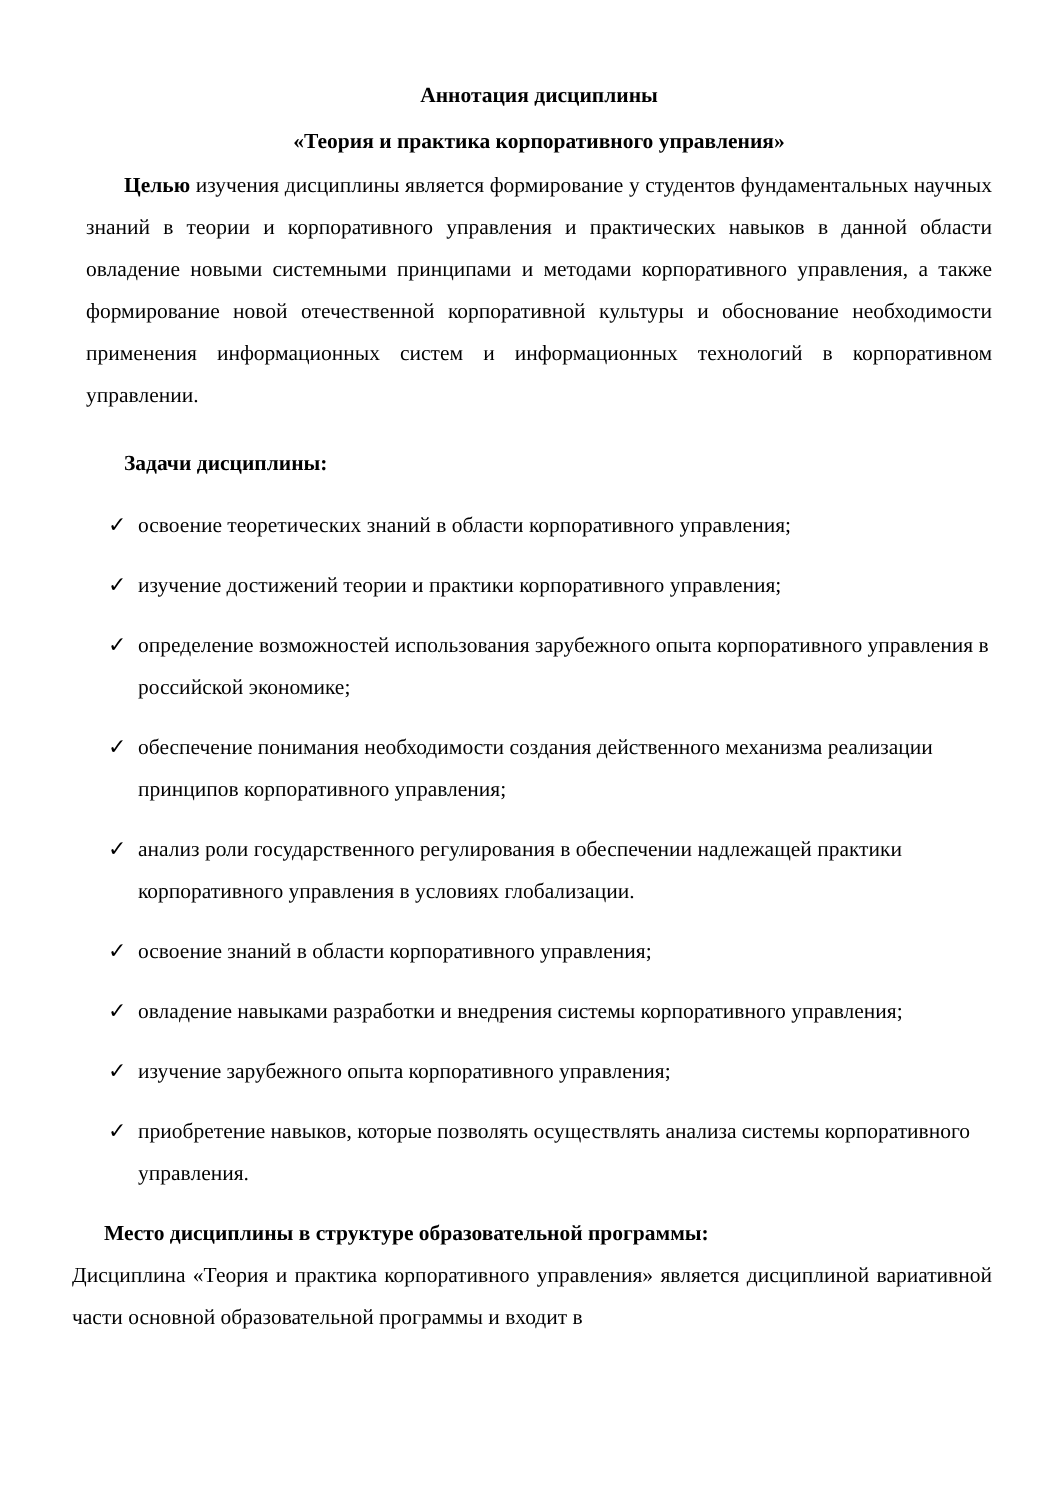Аннотация дисциплины
«Теория и практика корпоративного управления»
Целью изучения дисциплины является формирование у студентов фундаментальных научных знаний в теории и корпоративного управления и практических навыков в данной области овладение новыми системными принципами и методами корпоративного управления, а также формирование новой отечественной корпоративной культуры и обоснование необходимости применения информационных систем и информационных технологий в корпоративном управлении.
Задачи дисциплины:
✓ освоение теоретических знаний в области корпоративного управления;
✓ изучение достижений теории и практики корпоративного управления;
✓ определение возможностей использования зарубежного опыта корпоративного управления в российской экономике;
✓ обеспечение понимания необходимости создания действенного механизма реализации принципов корпоративного управления;
✓ анализ роли государственного регулирования в обеспечении надлежащей практики корпоративного управления в условиях глобализации.
✓ освоение знаний в области корпоративного управления;
✓ овладение навыками разработки и внедрения системы корпоративного управления;
✓ изучение зарубежного опыта корпоративного управления;
✓ приобретение навыков, которые позволять осуществлять анализа системы корпоративного управления.
Место дисциплины в структуре образовательной программы:
Дисциплина «Теория и практика корпоративного управления» является дисциплиной вариативной части основной образовательной программы и входит в